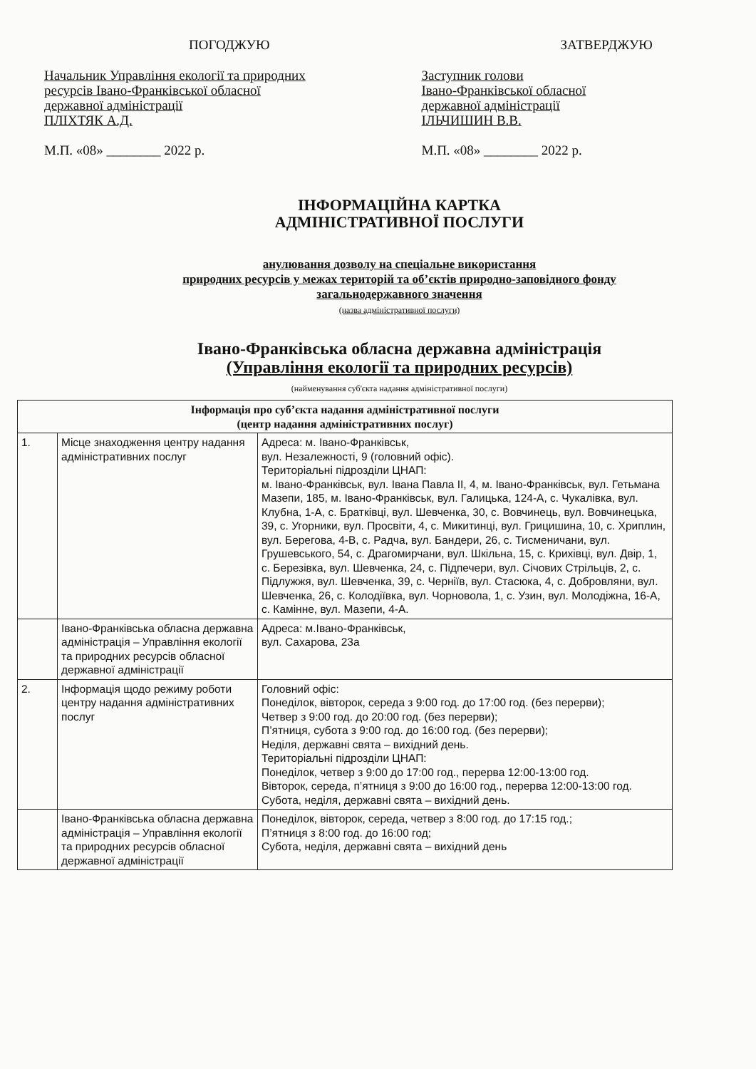ПОГОДЖУЮ
Начальник Управління екології та природних
ресурсів Івано-Франківської обласної
державної адміністрації
ПЛІХТЯК А.Д.
М.П. «08» ________ 2022 р.
ЗАТВЕРДЖУЮ
Заступник голови
Івано-Франківської обласної
державної адміністрації
ІЛЬЧИШИН В.В.
М.П. «08» ________ 2022 р.
ІНФОРМАЦІЙНА КАРТКА
АДМІНІСТРАТИВНОЇ ПОСЛУГИ
анулювання дозволу на спеціальне використання
природних ресурсів у межах територій та об’єктів природно-заповідного фонду
загальнодержавного значення
(назва адміністративної послуги)
Івано-Франківська обласна державна адміністрація
(Управління екології та природних ресурсів)
(найменування суб'єкта надання адміністративної послуги)
| Інформація про суб’єкта надання адміністративної послуги (центр надання адміністративних послуг) | | |
| --- | --- | --- |
| 1. | Місце знаходження центру надання адміністративних послуг | Адреса: м. Івано-Франківськ, вул. Незалежності, 9 (головний офіс). Територіальні підрозділи ЦНАП: м. Івано-Франківськ, вул. Івана Павла ІІ, 4, м. Івано-Франківськ, вул. Гетьмана Мазепи, 185, м. Івано-Франківськ, вул. Галицька, 124-А, с. Чукалівка, вул. Клубна, 1-А, с. Братківці, вул. Шевченка, 30, с. Вовчинець, вул. Вовчинецька, 39, с. Угорники, вул. Просвіти, 4, с. Микитинці, вул. Грицишина, 10, с. Хриплин, вул. Берегова, 4-В, с. Радча, вул. Бандери, 26, с. Тисменичани, вул. Грушевського, 54, с. Драгомирчани, вул. Шкільна, 15, с. Крихівці, вул. Двір, 1, с. Березівка, вул. Шевченка, 24, с. Підпечери, вул. Січових Стрільців, 2, с. Підлужжя, вул. Шевченка, 39, с. Черніїв, вул. Стасюка, 4, с. Добровляни, вул. Шевченка, 26, с. Колодіївка, вул. Чорновола, 1, с. Узин, вул. Молодіжна, 16-А, с. Камінне, вул. Мазепи, 4-А. |
| | Івано-Франківська обласна державна адміністрація – Управління екології та природних ресурсів обласної державної адміністрації | Адреса: м.Івано-Франківськ, вул. Сахарова, 23а |
| 2. | Інформація щодо режиму роботи центру надання адміністративних послуг | Головний офіс: Понеділок, вівторок, середа з 9:00 год. до 17:00 год. (без перерви); Четвер з 9:00 год. до 20:00 год. (без перерви); П’ятниця, субота з 9:00 год. до 16:00 год. (без перерви); Неділя, державні свята – вихідний день. Територіальні підрозділи ЦНАП: Понеділок, четвер з 9:00 до 17:00 год., перерва 12:00-13:00 год. Вівторок, середа, п’ятниця з 9:00 до 16:00 год., перерва 12:00-13:00 год. Субота, неділя, державні свята – вихідний день. |
| | Івано-Франківська обласна державна адміністрація – Управління екології та природних ресурсів обласної державної адміністрації | Понеділок, вівторок, середа, четвер з 8:00 год. до 17:15 год.; П’ятниця з 8:00 год. до 16:00 год; Субота, неділя, державні свята – вихідний день |